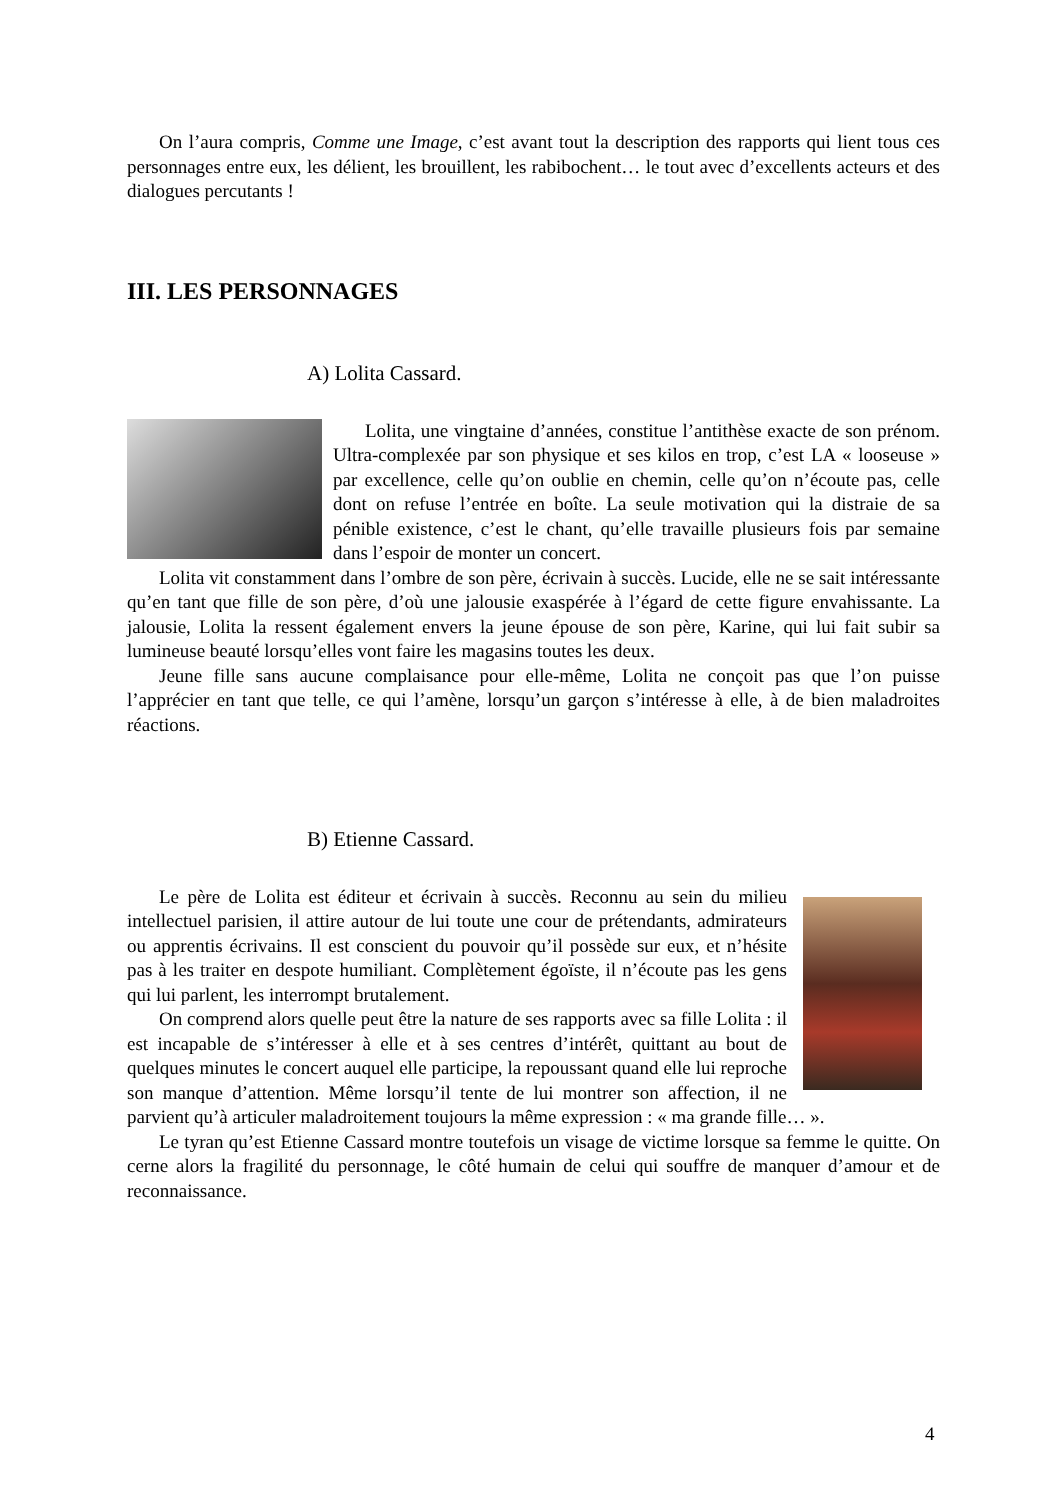On l’aura compris, Comme une Image, c’est avant tout la description des rapports qui lient tous ces personnages entre eux, les délient, les brouillent, les rabibochent… le tout avec d’excellents acteurs et des dialogues percutants !
III. LES PERSONNAGES
A) Lolita Cassard.
Lolita, une vingtaine d’années, constitue l’antithèse exacte de son prénom. Ultra-complexée par son physique et ses kilos en trop, c’est LA « looseuse » par excellence, celle qu’on oublie en chemin, celle qu’on n’écoute pas, celle dont on refuse l’entrée en boîte. La seule motivation qui la distraie de sa pénible existence, c’est le chant, qu’elle travaille plusieurs fois par semaine dans l’espoir de monter un concert.
Lolita vit constamment dans l’ombre de son père, écrivain à succès. Lucide, elle ne se sait intéressante qu’en tant que fille de son père, d’où une jalousie exaspérée à l’égard de cette figure envahissante. La jalousie, Lolita la ressent également envers la jeune épouse de son père, Karine, qui lui fait subir sa lumineuse beauté lorsqu’elles vont faire les magasins toutes les deux.
Jeune fille sans aucune complaisance pour elle-même, Lolita ne conçoit pas que l’on puisse l’apprécier en tant que telle, ce qui l’amène, lorsqu’un garçon s’intéresse à elle, à de bien maladroites réactions.
B) Etienne Cassard.
Le père de Lolita est éditeur et écrivain à succès. Reconnu au sein du milieu intellectuel parisien, il attire autour de lui toute une cour de prétendants, admirateurs ou apprentis écrivains. Il est conscient du pouvoir qu’il possède sur eux, et n’hésite pas à les traiter en despote humiliant. Complètement égoïste, il n’écoute pas les gens qui lui parlent, les interrompt brutalement.
On comprend alors quelle peut être la nature de ses rapports avec sa fille Lolita : il est incapable de s’intéresser à elle et à ses centres d’intérêt, quittant au bout de quelques minutes le concert auquel elle participe, la repoussant quand elle lui reproche son manque d’attention. Même lorsqu’il tente de lui montrer son affection, il ne parvient qu’à articuler maladroitement toujours la même expression : « ma grande fille… ».
Le tyran qu’est Etienne Cassard montre toutefois un visage de victime lorsque sa femme le quitte. On cerne alors la fragilité du personnage, le côté humain de celui qui souffre de manquer d’amour et de reconnaissance.
4